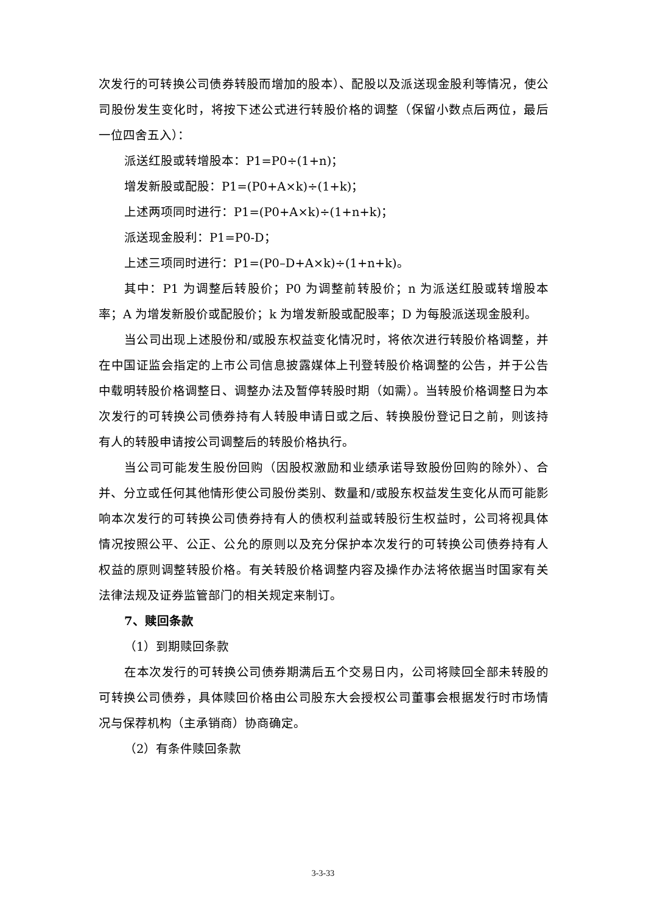次发行的可转换公司债券转股而增加的股本）、配股以及派送现金股利等情况，使公司股份发生变化时，将按下述公式进行转股价格的调整（保留小数点后两位，最后一位四舍五入）：
派送红股或转增股本：P1=P0÷(1+n)；
增发新股或配股：P1=(P0+A×k)÷(1+k)；
上述两项同时进行：P1=(P0+A×k)÷(1+n+k)；
派送现金股利：P1=P0-D；
上述三项同时进行：P1=(P0–D+A×k)÷(1+n+k)。
其中：P1 为调整后转股价；P0 为调整前转股价；n 为派送红股或转增股本率；A 为增发新股价或配股价；k 为增发新股或配股率；D 为每股派送现金股利。
当公司出现上述股份和/或股东权益变化情况时，将依次进行转股价格调整，并在中国证监会指定的上市公司信息披露媒体上刊登转股价格调整的公告，并于公告中载明转股价格调整日、调整办法及暂停转股时期（如需）。当转股价格调整日为本次发行的可转换公司债券持有人转股申请日或之后、转换股份登记日之前，则该持有人的转股申请按公司调整后的转股价格执行。
当公司可能发生股份回购（因股权激励和业绩承诺导致股份回购的除外）、合并、分立或任何其他情形使公司股份类别、数量和/或股东权益发生变化从而可能影响本次发行的可转换公司债券持有人的债权利益或转股衍生权益时，公司将视具体情况按照公平、公正、公允的原则以及充分保护本次发行的可转换公司债券持有人权益的原则调整转股价格。有关转股价格调整内容及操作办法将依据当时国家有关法律法规及证券监管部门的相关规定来制订。
7、赎回条款
（1）到期赎回条款
在本次发行的可转换公司债券期满后五个交易日内，公司将赎回全部未转股的可转换公司债券，具体赎回价格由公司股东大会授权公司董事会根据发行时市场情况与保荐机构（主承销商）协商确定。
（2）有条件赎回条款
3-3-33